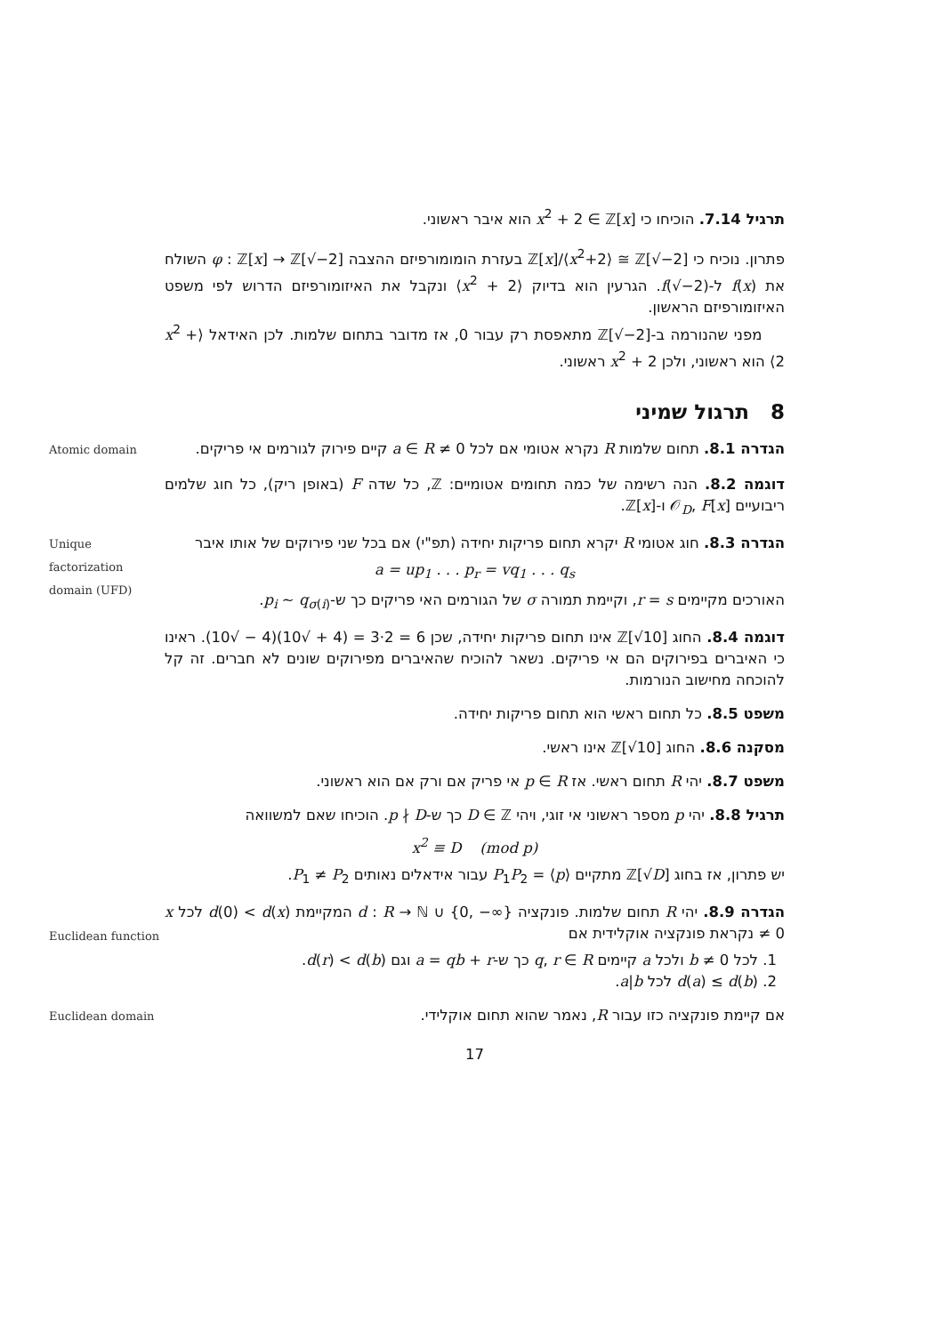תרגיל 7.14. הוכיחו כי x<sup>2</sup> + 2 ∈ ℤ[x] הוא איבר ראשוני.
פתרון. נוכיח כי ℤ[x]/⟨x<sup>2</sup>+2⟩ ≅ ℤ[√−2] בעזרת הומומורפיזם ההצבה φ : ℤ[x] → ℤ[√−2] השולח את f(x) ל-f(√−2). הגרעין הוא בדיוק ⟨x<sup>2</sup> + 2⟩ ונקבל את האיזומורפיזם הדרוש לפי משפט האיזומורפיזם הראשון.
מפני שהנורמה ב-ℤ[√−2] מתאפסת רק עבור 0, אז מדובר בתחום שלמות. לכן האידאל ⟨x<sup>2</sup> + 2⟩ הוא ראשוני, ולכן x<sup>2</sup> + 2 ראשוני.
8 תרגול שמיני
Atomic domain
הגדרה 8.1. תחום שלמות R נקרא אטומי אם לכל 0 ≠ a ∈ R קיים פירוק לגורמים אי פריקים.
דוגמה 8.2. הנה רשימה של כמה תחומים אטומיים: ℤ, כל שדה F (באופן ריק), כל חוג שלמים ריבועיים 𝒪<sub>D</sub>, F[x] ו-ℤ[x].
Unique factorization domain (UFD)
הגדרה 8.3. חוג אטומי R יקרא תחום פריקות יחידה (תפ"י) אם בכל שני פירוקים של אותו איבר
a = up<sub>1</sub> . . . p<sub>r</sub> = vq<sub>1</sub> . . . q<sub>s</sub>
האורכים מקיימים r = s, וקיימת תמורה σ של הגורמים האי פריקים כך ש-p<sub>i</sub> ∼ q<sub>σ(i)</sub>.
דוגמה 8.4. החוג ℤ[√10] אינו תחום פריקות יחידה, שכן 6 = 2·3 = (4 + √10)(4 − √10). ראינו כי האיברים בפירוקים הם אי פריקים. נשאר להוכיח שהאיברים מפירוקים שונים לא חברים. זה קל להוכחה מחישוב הנורמות.
משפט 8.5. כל תחום ראשי הוא תחום פריקות יחידה.
מסקנה 8.6. החוג ℤ[√10] אינו ראשי.
משפט 8.7. יהי R תחום ראשי. אז p ∈ R אי פריק אם ורק אם הוא ראשוני.
תרגיל 8.8. יהי p מספר ראשוני אי זוגי, ויהי D ∈ ℤ כך ש-p ∤ D. הוכיחו שאם למשוואה
x<sup>2</sup> ≡ D (mod p)
יש פתרון, אז בחוג ℤ[√D] מתקיים ⟨p⟩ = P<sub>1</sub>P<sub>2</sub> עבור אידאלים נאותים P<sub>1</sub> ≠ P<sub>2</sub>.
Euclidean function
הגדרה 8.9. יהי R תחום שלמות. פונקציה d : R → ℕ ∪ {0, −∞} המקיימת d(0) < d(x) לכל x ≠ 0 נקראת פונקציה אוקלידית אם
1. לכל b ≠ 0 ולכל a קיימים q, r ∈ R כך ש-a = qb + r וגם d(r) < d(b).
2. d(a) ≤ d(b) לכל a|b.
Euclidean domain
אם קיימת פונקציה כזו עבור R, נאמר שהוא תחום אוקלידי.
17